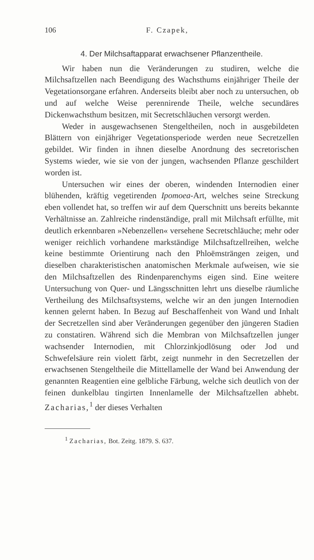106 F. Czapek,
4. Der Milchsaftapparat erwachsener Pflanzentheile.
Wir haben nun die Veränderungen zu studiren, welche die Milchsaftzellen nach Beendigung des Wachsthums einjähriger Theile der Vegetationsorgane erfahren. Anderseits bleibt aber noch zu untersuchen, ob und auf welche Weise perennirende Theile, welche secundäres Dickenwachsthum besitzen, mit Secretschläuchen versorgt werden.
Weder in ausgewachsenen Stengeltheilen, noch in ausgebildeten Blättern von einjähriger Vegetationsperiode werden neue Secretzellen gebildet. Wir finden in ihnen dieselbe Anordnung des secretorischen Systems wieder, wie sie von der jungen, wachsenden Pflanze geschildert worden ist.
Untersuchen wir eines der oberen, windenden Internodien einer blühenden, kräftig vegetirenden Ipomoea-Art, welches seine Streckung eben vollendet hat, so treffen wir auf dem Querschnitt uns bereits bekannte Verhältnisse an. Zahlreiche rindenständige, prall mit Milchsaft erfüllte, mit deutlich erkennbaren »Nebenzellen« versehene Secretschläuche; mehr oder weniger reichlich vorhandene markständige Milchsaftzellreihen, welche keine bestimmte Orientirung nach den Phloëmsträngen zeigen, und dieselben charakteristischen anatomischen Merkmale aufweisen, wie sie den Milchsaftzellen des Rindenparenchyms eigen sind. Eine weitere Untersuchung von Quer- und Längsschnitten lehrt uns dieselbe räumliche Vertheilung des Milchsaftsystems, welche wir an den jungen Internodien kennen gelernt haben. In Bezug auf Beschaffenheit von Wand und Inhalt der Secretzellen sind aber Veränderungen gegenüber den jüngeren Stadien zu constatiren. Während sich die Membran von Milchsaftzellen junger wachsender Internodien, mit Chlorzinkjodlösung oder Jod und Schwefelsäure rein violett färbt, zeigt nunmehr in den Secretzellen der erwachsenen Stengeltheile die Mittellamelle der Wand bei Anwendung der genannten Reagentien eine gelbliche Färbung, welche sich deutlich von der feinen dunkelblau tingirten Innenlamelle der Milchsaftzellen abhebt. Zacharias,<sup>1</sup> der dieses Verhalten
<sup>1</sup> Zacharias, Bot. Zeitg. 1879. S. 637.